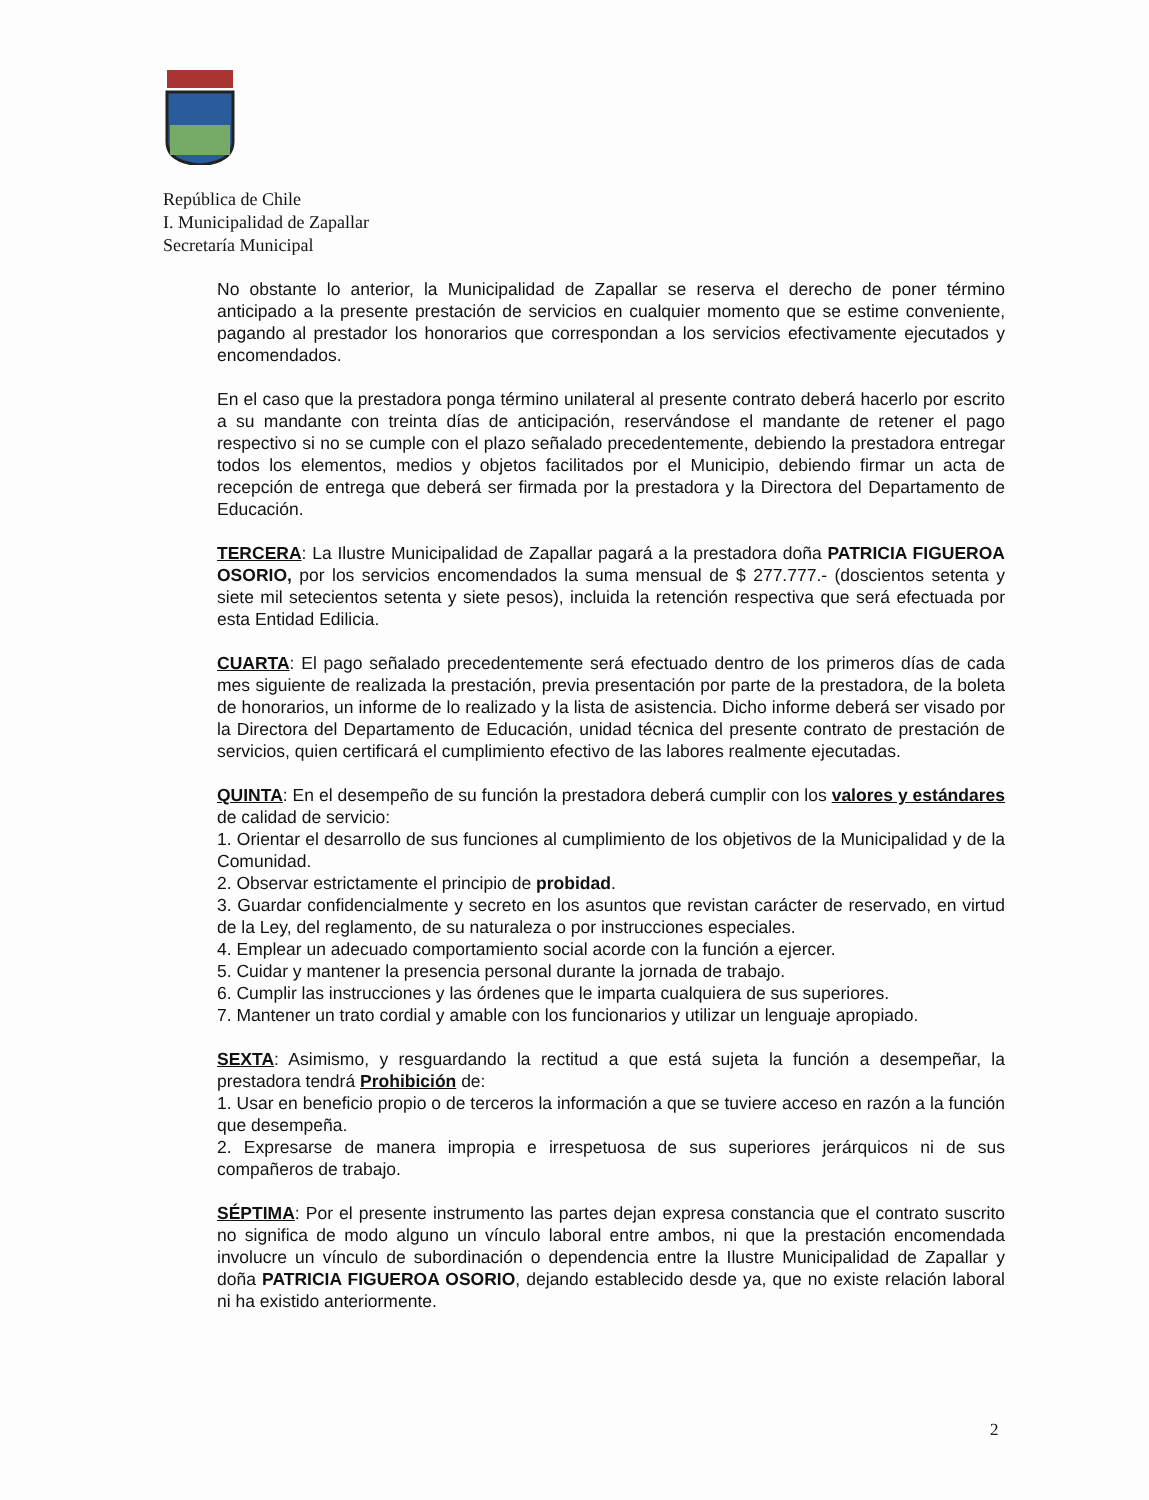República de Chile
I. Municipalidad de Zapallar
Secretaría Municipal
No obstante lo anterior, la Municipalidad de Zapallar se reserva el derecho de poner término anticipado a la presente prestación de servicios en cualquier momento que se estime conveniente, pagando al prestador los honorarios que correspondan a los servicios efectivamente ejecutados y encomendados.
En el caso que la prestadora ponga término unilateral al presente contrato deberá hacerlo por escrito a su mandante con treinta días de anticipación, reservándose el mandante de retener el pago respectivo si no se cumple con el plazo señalado precedentemente, debiendo la prestadora entregar todos los elementos, medios y objetos facilitados por el Municipio, debiendo firmar un acta de recepción de entrega que deberá ser firmada por la prestadora y la Directora del Departamento de Educación.
TERCERA: La Ilustre Municipalidad de Zapallar pagará a la prestadora doña PATRICIA FIGUEROA OSORIO, por los servicios encomendados la suma mensual de $ 277.777.- (doscientos setenta y siete mil setecientos setenta y siete pesos), incluida la retención respectiva que será efectuada por esta Entidad Edilicia.
CUARTA: El pago señalado precedentemente será efectuado dentro de los primeros días de cada mes siguiente de realizada la prestación, previa presentación por parte de la prestadora, de la boleta de honorarios, un informe de lo realizado y la lista de asistencia. Dicho informe deberá ser visado por la Directora del Departamento de Educación, unidad técnica del presente contrato de prestación de servicios, quien certificará el cumplimiento efectivo de las labores realmente ejecutadas.
QUINTA: En el desempeño de su función la prestadora deberá cumplir con los valores y estándares de calidad de servicio:
1. Orientar el desarrollo de sus funciones al cumplimiento de los objetivos de la Municipalidad y de la Comunidad.
2. Observar estrictamente el principio de probidad.
3. Guardar confidencialmente y secreto en los asuntos que revistan carácter de reservado, en virtud de la Ley, del reglamento, de su naturaleza o por instrucciones especiales.
4. Emplear un adecuado comportamiento social acorde con la función a ejercer.
5. Cuidar y mantener la presencia personal durante la jornada de trabajo.
6. Cumplir las instrucciones y las órdenes que le imparta cualquiera de sus superiores.
7. Mantener un trato cordial y amable con los funcionarios y utilizar un lenguaje apropiado.
SEXTA: Asimismo, y resguardando la rectitud a que está sujeta la función a desempeñar, la prestadora tendrá Prohibición de:
1. Usar en beneficio propio o de terceros la información a que se tuviere acceso en razón a la función que desempeña.
2. Expresarse de manera impropia e irrespetuosa de sus superiores jerárquicos ni de sus compañeros de trabajo.
SÉPTIMA: Por el presente instrumento las partes dejan expresa constancia que el contrato suscrito no significa de modo alguno un vínculo laboral entre ambos, ni que la prestación encomendada involucre un vínculo de subordinación o dependencia entre la Ilustre Municipalidad de Zapallar y doña PATRICIA FIGUEROA OSORIO, dejando establecido desde ya, que no existe relación laboral ni ha existido anteriormente.
2